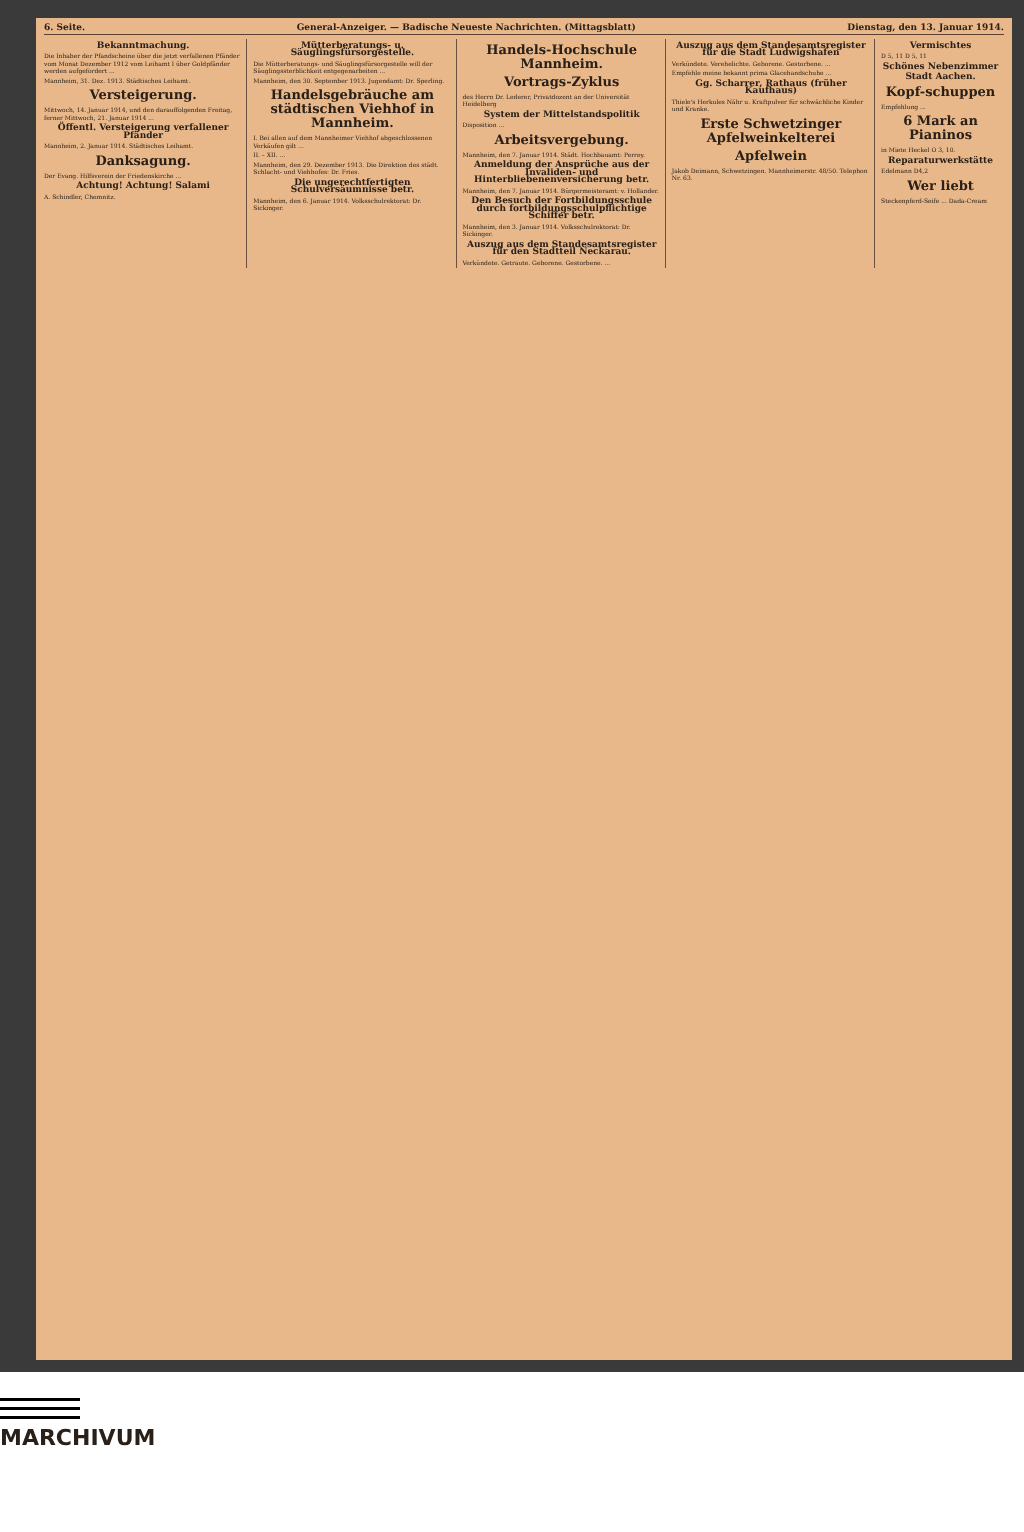6. Seite. General-Anzeiger. — Badische Neueste Nachrichten. (Mittagsblatt) Dienstag, den 13. Januar 1914.
Bekanntmachung.
Die Inhaber der Pfandscheine über die jetzt verfallenen Pfänder vom Monat Dezember 1912 vom Leihamt I über Goldpfänder werden aufgefordert ...
Mannheim, 31. Dez. 1913. Städtisches Leihamt.
Versteigerung.
Mittwoch, 14. Januar 1914, und den darauffolgenden Freitag, ferner Mittwoch, 21. Januar 1914 ...
Öffentl. Versteigerung verfallener Pfänder
Mannheim, 2. Januar 1914. Städtisches Leihamt.
Danksagung.
Der Evang. Hilfsverein der Friedenskirche ...
Achtung! Achtung! Salami
A. Schindler, Chemnitz.
Mütterberatungs- u. Säuglingsfürsorgestelle.
Die Mütterberatungs- und Säuglingsfürsorgestelle will der Säuglingssterblichkeit entgegenarbeiten ...
Mannheim, den 30. September 1913. Jugendamt: Dr. Sperling.
Handelsgebräuche am städtischen Viehhof in Mannheim.
I. Bei allen auf dem Mannheimer Viehhof abgeschlossenen Verkäufen gilt ...
II. – XII. ...
Mannheim, den 29. Dezember 1913. Die Direktion des städt. Schlacht- und Viehhofes: Dr. Fries.
Die ungerechtfertigten Schulversäumnisse betr.
Mannheim, den 6. Januar 1914. Volksschulrektorat: Dr. Sickinger.
Handels-Hochschule Mannheim.
Vortrags-Zyklus
des Herrn Dr. Lederer, Privatdozent an der Universität Heidelberg
System der Mittelstandspolitik
Disposition ...
Arbeitsvergebung.
Mannheim, den 7. Januar 1914. Städt. Hochbauamt: Perrey.
Anmeldung der Ansprüche aus der Invaliden- und Hinterbliebenenversicherung betr.
Mannheim, den 7. Januar 1914. Bürgermeisteramt: v. Hollander.
Den Besuch der Fortbildungsschule durch fortbildungsschulpflichtige Schiffer betr.
Mannheim, den 3. Januar 1914. Volksschulrektorat: Dr. Sickinger.
Auszug aus dem Standesamtsregister für den Stadtteil Neckarau.
Verkündete. Getraute. Geborene. Gestorbene. ...
Auszug aus dem Standesamtsregister für die Stadt Ludwigshafen
Verkündete. Verehelichte. Geborene. Gestorbene. ...
Empfehle meine bekannt prima Glacehandschuhe ...
Gg. Scharrer, Rathaus (früher Kaufhaus)
Thiele's Herkules Nähr u. Kraftpulver für schwächliche Kinder und Kranke.
Erste Schwetzinger Apfelweinkelterei
Apfelwein
Jakob Deimann, Schwetzingen. Mannheimerstr. 48/50. Telephon Nr. 63.
Vermischtes
D 5, 11 D 5, 11
Schönes Nebenzimmer
Stadt Aachen.
Kopf-schuppen
Empfehlung ...
6 Mark an Pianinos
in Miete Heckel O 3, 10.
Reparaturwerkstätte
Edelmann D4,2
Wer liebt
Steckenpferd-Seife ... Dada-Cream
MARCHIVUM